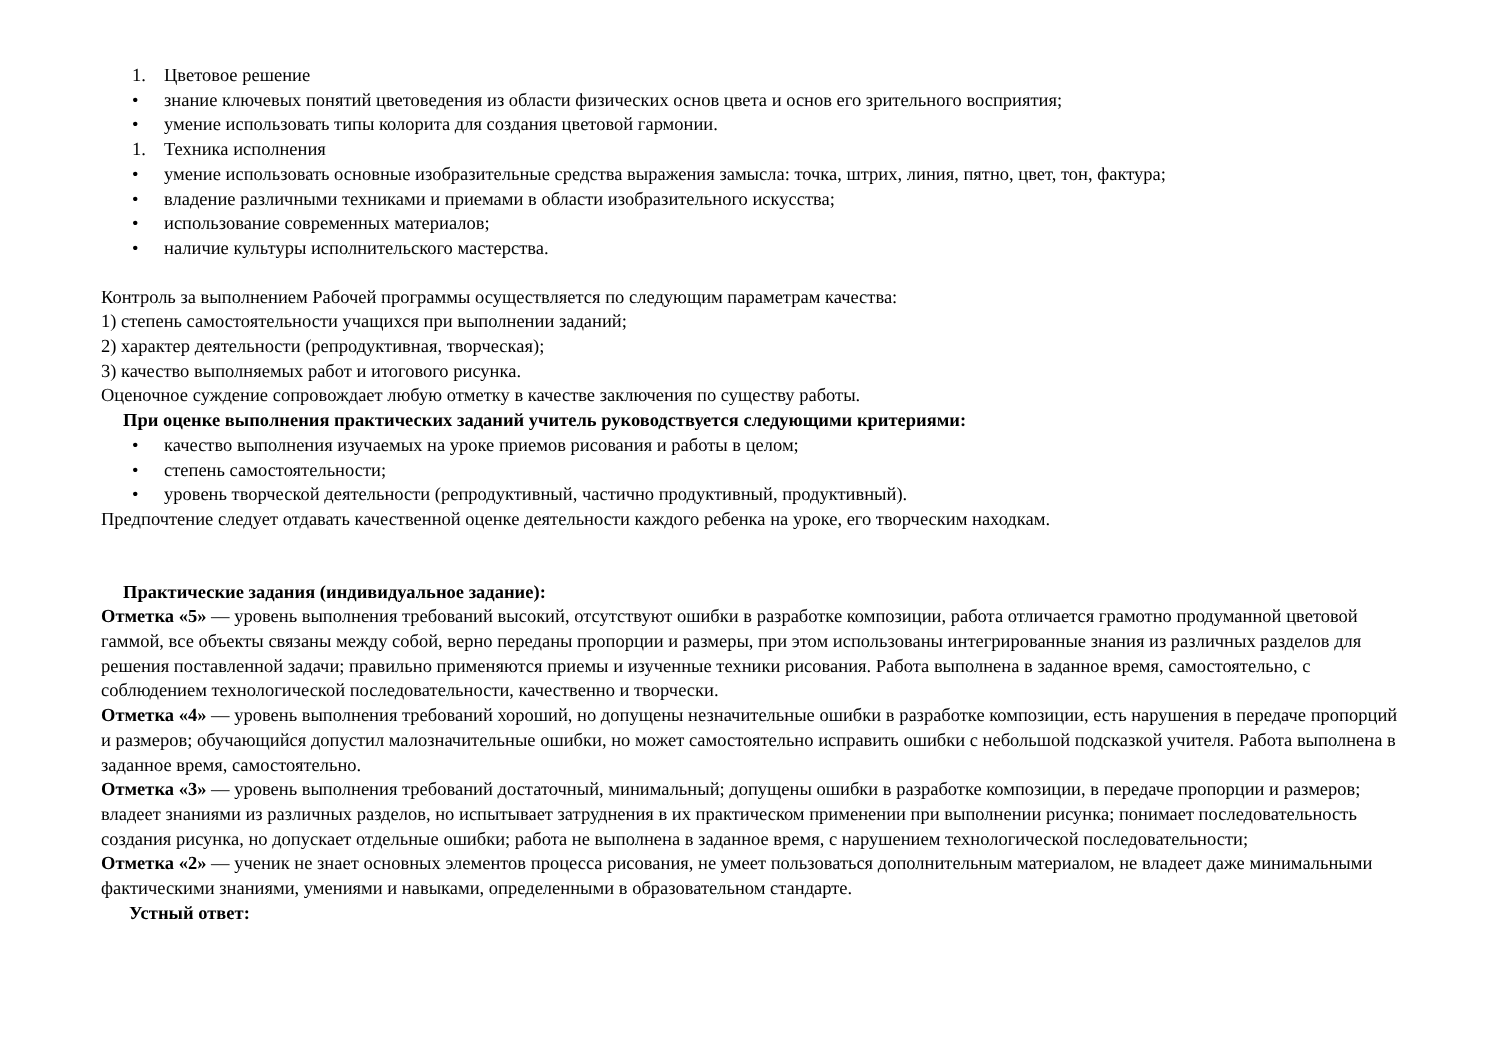1. Цветовое решение
• знание ключевых понятий цветоведения из области физических основ цвета и основ его зрительного восприятия;
• умение использовать типы колорита для создания цветовой гармонии.
1. Техника исполнения
• умение использовать основные изобразительные средства выражения замысла: точка, штрих, линия, пятно, цвет, тон, фактура;
• владение различными техниками и приемами в области изобразительного искусства;
• использование современных материалов;
• наличие культуры исполнительского мастерства.
Контроль за выполнением Рабочей программы осуществляется по следующим параметрам качества:
1) степень самостоятельности учащихся при выполнении заданий;
2) характер деятельности (репродуктивная, творческая);
3) качество выполняемых работ и итогового рисунка.
Оценочное суждение сопровождает любую отметку в качестве заключения по существу работы.
При оценке выполнения практических заданий учитель руководствуется следующими критериями:
• качество выполнения изучаемых на уроке приемов рисования и работы в целом;
• степень самостоятельности;
• уровень творческой деятельности (репродуктивный, частично продуктивный, продуктивный).
Предпочтение следует отдавать качественной оценке деятельности каждого ребенка на уроке, его творческим находкам.
Практические задания (индивидуальное задание):
Отметка «5» — уровень выполнения требований высокий, отсутствуют ошибки в разработке композиции, работа отличается грамотно продуманной цветовой гаммой, все объекты связаны между собой, верно переданы пропорции и размеры, при этом использованы интегрированные знания из различных разделов для решения поставленной задачи; правильно применяются приемы и изученные техники рисования. Работа выполнена в заданное время, самостоятельно, с соблюдением технологической последовательности, качественно и творчески.
Отметка «4» — уровень выполнения требований хороший, но допущены незначительные ошибки в разработке композиции, есть нарушения в передаче пропорций и размеров; обучающийся допустил малозначительные ошибки, но может самостоятельно исправить ошибки с небольшой подсказкой учителя. Работа выполнена в заданное время, самостоятельно.
Отметка «3» — уровень выполнения требований достаточный, минимальный; допущены ошибки в разработке композиции, в передаче пропорции и размеров; владеет знаниями из различных разделов, но испытывает затруднения в их практическом применении при выполнении рисунка; понимает последовательность создания рисунка, но допускает отдельные ошибки; работа не выполнена в заданное время, с нарушением технологической последовательности;
Отметка «2» — ученик не знает основных элементов процесса рисования, не умеет пользоваться дополнительным материалом, не владеет даже минимальными фактическими знаниями, умениями и навыками, определенными в образовательном стандарте.
Устный ответ: